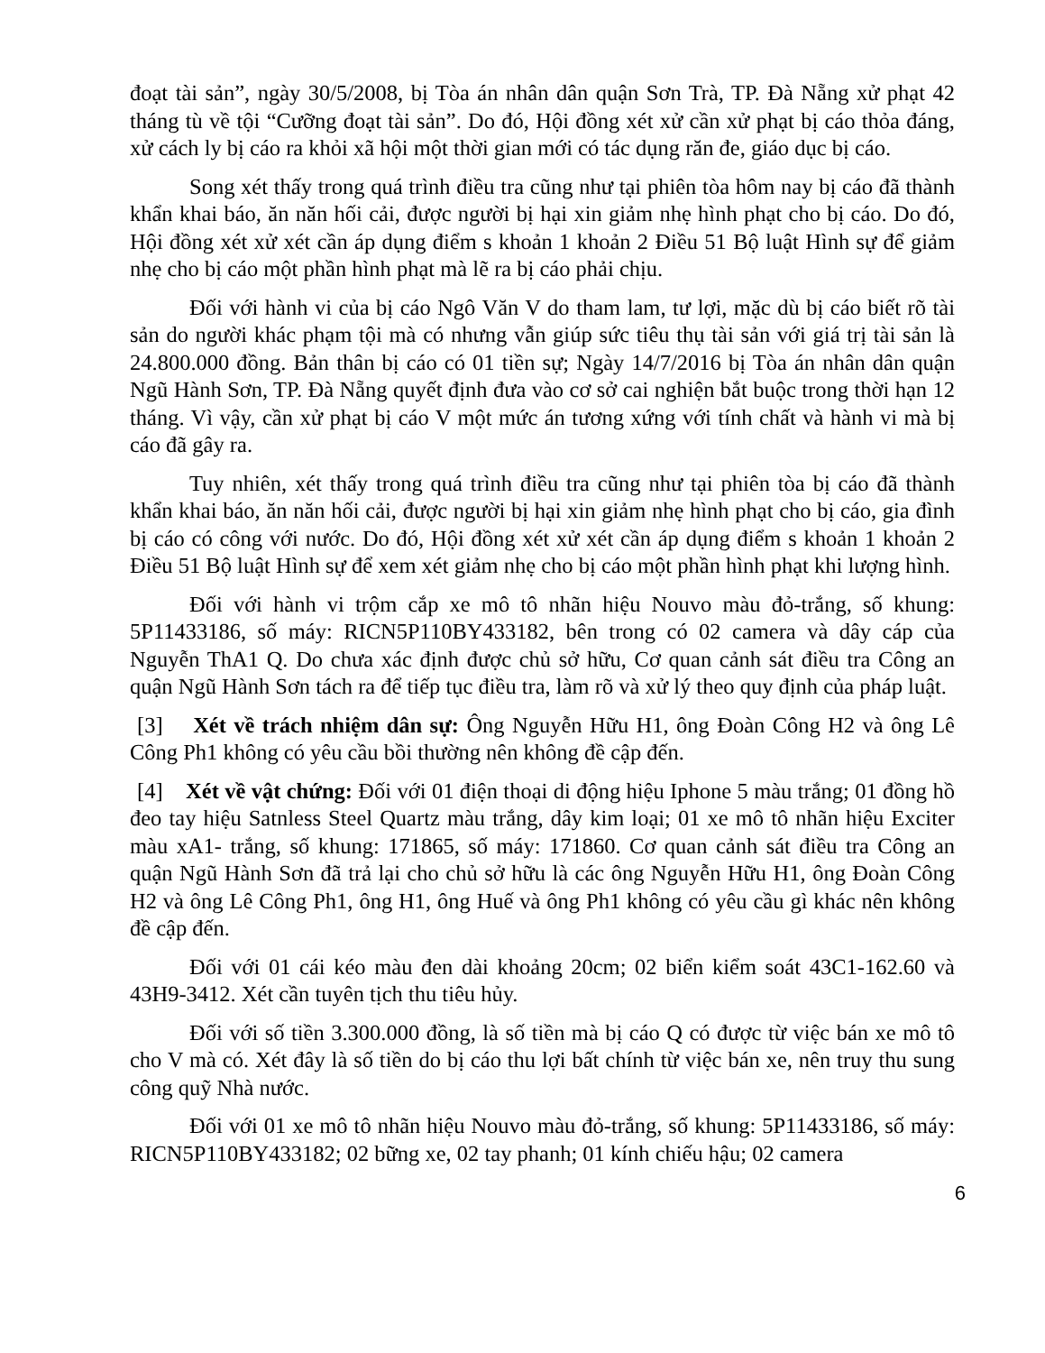đoạt tài sản”, ngày 30/5/2008, bị Tòa án nhân dân quận Sơn Trà, TP. Đà Nẵng xử phạt 42 tháng tù về tội “Cưỡng đoạt tài sản”. Do đó, Hội đồng xét xử cần xử phạt bị cáo thỏa đáng, xử cách ly bị cáo ra khỏi xã hội một thời gian mới có tác dụng răn đe, giáo dục bị cáo.
Song xét thấy trong quá trình điều tra cũng như tại phiên tòa hôm nay bị cáo đã thành khẩn khai báo, ăn năn hối cải, được người bị hại xin giảm nhẹ hình phạt cho bị cáo. Do đó, Hội đồng xét xử xét cần áp dụng điểm s khoản 1 khoản 2 Điều 51 Bộ luật Hình sự để giảm nhẹ cho bị cáo một phần hình phạt mà lẽ ra bị cáo phải chịu.
Đối với hành vi của bị cáo Ngô Văn V do tham lam, tư lợi, mặc dù bị cáo biết rõ tài sản do người khác phạm tội mà có nhưng vẫn giúp sức tiêu thụ tài sản với giá trị tài sản là 24.800.000 đồng. Bản thân bị cáo có 01 tiền sự; Ngày 14/7/2016 bị Tòa án nhân dân quận Ngũ Hành Sơn, TP. Đà Nẵng quyết định đưa vào cơ sở cai nghiện bắt buộc trong thời hạn 12 tháng. Vì vậy, cần xử phạt bị cáo V một mức án tương xứng với tính chất và hành vi mà bị cáo đã gây ra.
Tuy nhiên, xét thấy trong quá trình điều tra cũng như tại phiên tòa bị cáo đã thành khẩn khai báo, ăn năn hối cải, được người bị hại xin giảm nhẹ hình phạt cho bị cáo, gia đình bị cáo có công với nước. Do đó, Hội đồng xét xử xét cần áp dụng điểm s khoản 1 khoản 2 Điều 51 Bộ luật Hình sự để xem xét giảm nhẹ cho bị cáo một phần hình phạt khi lượng hình.
Đối với hành vi trộm cắp xe mô tô nhãn hiệu Nouvo màu đỏ-trắng, số khung: 5P11433186, số máy: RICN5P110BY433182, bên trong có 02 camera và dây cáp của Nguyễn ThA1 Q. Do chưa xác định được chủ sở hữu, Cơ quan cảnh sát điều tra Công an quận Ngũ Hành Sơn tách ra để tiếp tục điều tra, làm rõ và xử lý theo quy định của pháp luật.
[3] Xét về trách nhiệm dân sự: Ông Nguyễn Hữu H1, ông Đoàn Công H2 và ông Lê Công Ph1 không có yêu cầu bồi thường nên không đề cập đến.
[4] Xét về vật chứng: Đối với 01 điện thoại di động hiệu Iphone 5 màu trắng; 01 đồng hồ đeo tay hiệu Satnless Steel Quartz màu trắng, dây kim loại; 01 xe mô tô nhãn hiệu Exciter màu xA1- trắng, số khung: 171865, số máy: 171860. Cơ quan cảnh sát điều tra Công an quận Ngũ Hành Sơn đã trả lại cho chủ sở hữu là các ông Nguyễn Hữu H1, ông Đoàn Công H2 và ông Lê Công Ph1, ông H1, ông Huế và ông Ph1 không có yêu cầu gì khác nên không đề cập đến.
Đối với 01 cái kéo màu đen dài khoảng 20cm; 02 biển kiểm soát 43C1-162.60 và 43H9-3412. Xét cần tuyên tịch thu tiêu hủy.
Đối với số tiền 3.300.000 đồng, là số tiền mà bị cáo Q có được từ việc bán xe mô tô cho V mà có. Xét đây là số tiền do bị cáo thu lợi bất chính từ việc bán xe, nên truy thu sung công quỹ Nhà nước.
Đối với 01 xe mô tô nhãn hiệu Nouvo màu đỏ-trắng, số khung: 5P11433186, số máy: RICN5P110BY433182; 02 bững xe, 02 tay phanh; 01 kính chiếu hậu; 02 camera
6